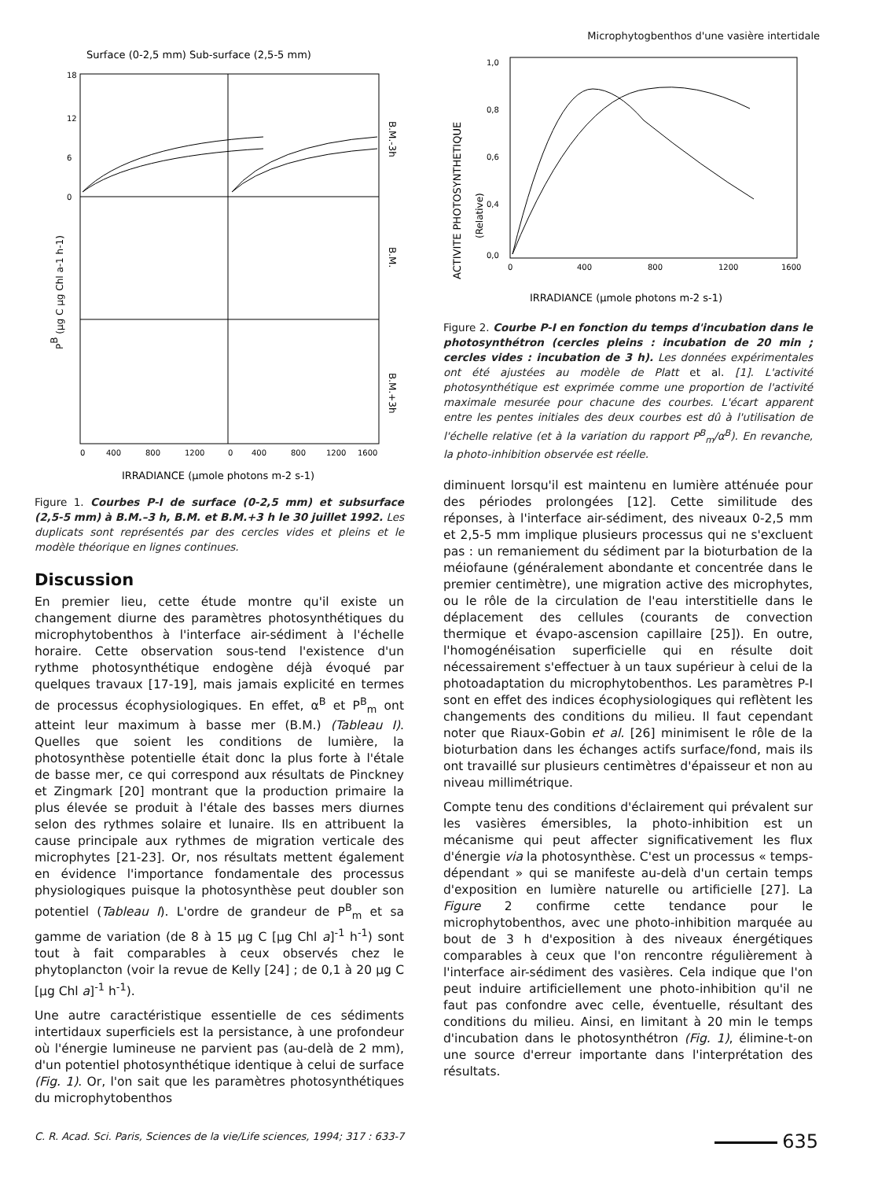Microphytogbenthos d'une vasière intertidale
Surface (0-2,5 mm) Sub-surface (2,5-5 mm)
18
12
6
0
PB (µg C µg Chl a-1 h-1)
B.M.-3h
B.M.
B.M.+3h
0
400
800
1200
0
400
800
1200
1600
IRRADIANCE (µmole photons m-2 s-1)
Figure 1. Courbes P-I de surface (0-2,5 mm) et subsurface (2,5-5 mm) à B.M.–3 h, B.M. et B.M.+3 h le 30 juillet 1992. Les duplicats sont représentés par des cercles vides et pleins et le modèle théorique en lignes continues.
Discussion
En premier lieu, cette étude montre qu'il existe un changement diurne des paramètres photosynthétiques du microphytobenthos à l'interface air-sédiment à l'échelle horaire. Cette observation sous-tend l'existence d'un rythme photosynthétique endogène déjà évoqué par quelques travaux [17-19], mais jamais explicité en termes de processus écophysiologiques. En effet, α<sup>B</sup> et P<sup>B</sup><sub>m</sub> ont atteint leur maximum à basse mer (B.M.) (Tableau I). Quelles que soient les conditions de lumière, la photosynthèse potentielle était donc la plus forte à l'étale de basse mer, ce qui correspond aux résultats de Pinckney et Zingmark [20] montrant que la production primaire la plus élevée se produit à l'étale des basses mers diurnes selon des rythmes solaire et lunaire. Ils en attribuent la cause principale aux rythmes de migration verticale des microphytes [21-23]. Or, nos résultats mettent également en évidence l'importance fondamentale des processus physiologiques puisque la photosynthèse peut doubler son potentiel (Tableau I). L'ordre de grandeur de P<sup>B</sup><sub>m</sub> et sa gamme de variation (de 8 à 15 µg C [µg Chl a]<sup>-1</sup> h<sup>-1</sup>) sont tout à fait comparables à ceux observés chez le phytoplancton (voir la revue de Kelly [24] ; de 0,1 à 20 µg C [µg Chl a]<sup>-1</sup> h<sup>-1</sup>).
Une autre caractéristique essentielle de ces sédiments intertidaux superficiels est la persistance, à une profondeur où l'énergie lumineuse ne parvient pas (au-delà de 2 mm), d'un potentiel photosynthétique identique à celui de surface (Fig. 1). Or, l'on sait que les paramètres photosynthétiques du microphytobenthos
ACTIVITE PHOTOSYNTHETIQUE
(Relative)
1,0
0,8
0,6
0,4
0,0
0
400
800
1200
1600
IRRADIANCE (µmole photons m-2 s-1)
Figure 2. Courbe P-I en fonction du temps d'incubation dans le photosynthétron (cercles pleins : incubation de 20 min ; cercles vides : incubation de 3 h). Les données expérimentales ont été ajustées au modèle de Platt et al. [1]. L'activité photosynthétique est exprimée comme une proportion de l'activité maximale mesurée pour chacune des courbes. L'écart apparent entre les pentes initiales des deux courbes est dû à l'utilisation de l'échelle relative (et à la variation du rapport P<sup>B</sup><sub>m</sub>/α<sup>B</sup>). En revanche, la photo-inhibition observée est réelle.
diminuent lorsqu'il est maintenu en lumière atténuée pour des périodes prolongées [12]. Cette similitude des réponses, à l'interface air-sédiment, des niveaux 0-2,5 mm et 2,5-5 mm implique plusieurs processus qui ne s'excluent pas : un remaniement du sédiment par la bioturbation de la méiofaune (généralement abondante et concentrée dans le premier centimètre), une migration active des microphytes, ou le rôle de la circulation de l'eau interstitielle dans le déplacement des cellules (courants de convection thermique et évapo-ascension capillaire [25]). En outre, l'homogénéisation superficielle qui en résulte doit nécessairement s'effectuer à un taux supérieur à celui de la photoadaptation du microphytobenthos. Les paramètres P-I sont en effet des indices écophysiologiques qui reflètent les changements des conditions du milieu. Il faut cependant noter que Riaux-Gobin et al. [26] minimisent le rôle de la bioturbation dans les échanges actifs surface/fond, mais ils ont travaillé sur plusieurs centimètres d'épaisseur et non au niveau millimétrique.
Compte tenu des conditions d'éclairement qui prévalent sur les vasières émersibles, la photo-inhibition est un mécanisme qui peut affecter significativement les flux d'énergie via la photosynthèse. C'est un processus « temps-dépendant » qui se manifeste au-delà d'un certain temps d'exposition en lumière naturelle ou artificielle [27]. La Figure 2 confirme cette tendance pour le microphytobenthos, avec une photo-inhibition marquée au bout de 3 h d'exposition à des niveaux énergétiques comparables à ceux que l'on rencontre régulièrement à l'interface air-sédiment des vasières. Cela indique que l'on peut induire artificiellement une photo-inhibition qu'il ne faut pas confondre avec celle, éventuelle, résultant des conditions du milieu. Ainsi, en limitant à 20 min le temps d'incubation dans le photosynthétron (Fig. 1), élimine-t-on une source d'erreur importante dans l'interprétation des résultats.
C. R. Acad. Sci. Paris, Sciences de la vie/Life sciences, 1994; 317 : 633-7 635